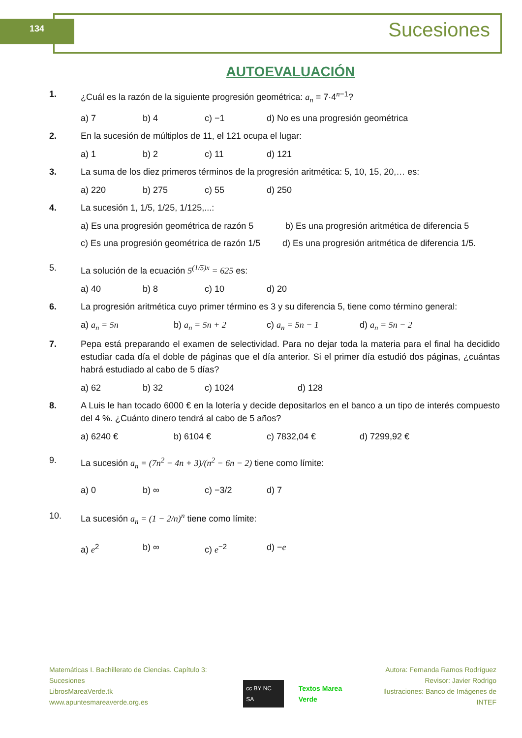134 Sucesiones
AUTOEVALUACIÓN
1. ¿Cuál es la razón de la siguiente progresión geométrica: a<sub>n</sub> = 7·4<sup>n−1</sup>?
a) 7 b) 4 c) −1 d) No es una progresión geométrica
2. En la sucesión de múltiplos de 11, el 121 ocupa el lugar:
a) 1 b) 2 c) 11 d) 121
3. La suma de los diez primeros términos de la progresión aritmética: 5, 10, 15, 20,… es:
a) 220 b) 275 c) 55 d) 250
4. La sucesión 1, 1/5, 1/25, 1/125,...:
a) Es una progresión geométrica de razón 5 b) Es una progresión aritmética de diferencia 5
c) Es una progresión geométrica de razón 1/5 d) Es una progresión aritmética de diferencia 1/5.
5. La solución de la ecuación 5<sup>(1/5)x</sup> = 625 es:
a) 40 b) 8 c) 10 d) 20
6. La progresión aritmética cuyo primer término es 3 y su diferencia 5, tiene como término general:
a) a<sub>n</sub> = 5n b) a<sub>n</sub> = 5n + 2 c) a<sub>n</sub> = 5n − 1 d) a<sub>n</sub> = 5n − 2
7. Pepa está preparando el examen de selectividad. Para no dejar toda la materia para el final ha decidido estudiar cada día el doble de páginas que el día anterior. Si el primer día estudió dos páginas, ¿cuántas habrá estudiado al cabo de 5 días?
a) 62 b) 32 c) 1024 d) 128
8. A Luis le han tocado 6000 € en la lotería y decide depositarlos en el banco a un tipo de interés compuesto del 4 %. ¿Cuánto dinero tendrá al cabo de 5 años?
a) 6240 € b) 6104 € c) 7832,04 € d) 7299,92 €
9. La sucesión a<sub>n</sub> = (7n<sup>2</sup> − 4n + 3)/(n<sup>2</sup> − 6n − 2) tiene como límite:
a) 0 b) ∞ c) −3/2 d) 7
10. La sucesión a<sub>n</sub> = (1 − 2/n)<sup>n</sup> tiene como límite:
a) e<sup>2</sup> b) ∞ c) e<sup>−2</sup> d) −e
Matemáticas I. Bachillerato de Ciencias. Capítulo 3: Sucesiones
LibrosMareaVerde.tk
www.apuntesmareaverde.org.es
cc BY NC SA Textos Marea Verde Autora: Fernanda Ramos Rodríguez
Revisor: Javier Rodrigo
Ilustraciones: Banco de Imágenes de INTEF